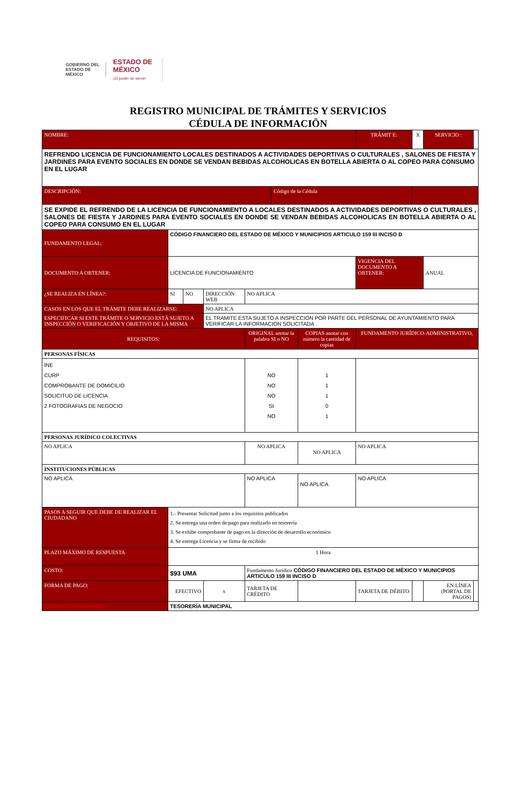GOBIERNO DEL
ESTADO DE
MÉXICO
ESTADO DE
MÉXICO
¡El poder de servir!
REGISTRO MUNICIPAL DE TRÁMITES Y SERVICIOS
CÉDULA DE INFORMACIÖN
| NOMBRE: | | | | | | | | TRÁMIT E: | X | SERVICIO : | |
| REFRENDO LICENCIA DE FUNCIONAMIENTO LOCALES DESTINADOS A ACTIVIDADES DEPORTIVAS O CULTURALES , SALONES DE FIESTA Y JARDINES PARA EVENTO SOCIALES EN DONDE SE VENDAN BEBIDAS ALCOHOLICAS EN BOTELLA ABIERTA O AL COPEO PARA CONSUMO EN EL LUGAR | | | | | | | | | | | |
| DESCRIPCIÓN: | | | | | | Código de la Cédula | | | | | |
| SE EXPIDE EL REFRENDO DE LA LICENCIA DE FUNCIONAMIENTO A LOCALES DESTINADOS A ACTIVIDADES DEPORTIVAS O CULTURALES , SALONES DE FIESTA Y JARDINES PARA EVENTO SOCIALES EN DONDE SE VENDAN BEBIDAS ALCOHOLICAS EN BOTELLA ABIERTA O AL COPEO PARA CONSUMO EN EL LUGAR | | | | | | | | | | | |
| FUNDAMENTO LEGAL: | CÓDIGO FINANCIERO DEL ESTADO DE MÉXICO Y MUNICIPIOS ARTICULO 159 III INCISO D | | | | | | | | | | |
| DOCUMENTO A OBTENER: | LICENCIA DE FUNCIONAMIENTO | | | | | | | VIGENCIA DEL DOCUMENTO A OBTENER: | | ANUAL | |
| ¿SE REALIZA EN LÍNEA?: | SI | NO | DIRECCIÓN WEB | | NO APLICA | | | | | | |
| CASOS EN LOS QUE EL TRÁMITE DEBE REALIZARSE: | | | NO APLICA | | | | | | | | |
| ESPECIFICAR SI ESTE TRÁMITE O SERVICIO ESTÁ SUJETO A INSPECCIÓN O VERIFICACIÓN Y OBJETIVO DE LA MISMA | | | EL TRAMITE ESTA SUJETO A INSPECCION POR PARTE DEL PERSONAL DE AYUNTAMIENTO PARA VERIFICAR LA INFORMACION SOLICITADA | | | | | | | | |
| REQUISITOS: | | | | | ORIGINAL anotar la palabra SI o NO | | COPIAS anotar con número la cantidad de copias | FUNDAMENTO JURÍDICO-ADMINISTRATIVO, | | | |
| PERSONAS FÍSICAS | | | | | | | | | | | |
| INE CURP COMPROBANTE DE DOMICILIO SOLICITUD DE LICENCIA 2 FOTOGRAFIAS DE NEGOCIO | | | | | NO NO NO SI NO | | 1 1 1 0 1 | | | | |
| PERSONAS JURÍDICO COLECTIVAS | | | | | | | | | | | |
| NO APLICA | | | | | NO APLICA | | NO APLICA | NO APLICA | | | |
| INSTITUCIONES PÚBLICAS | | | | | | | | | | | |
| NO APLICA | | | | | NO APLICA | | NO APLICA | NO APLICA | | | |
| PASOS A SEGUIR QUE DEBE DE REALIZAR EL CIUDADANO | 1.- Presentar Solicitud junto a los requisitos publicados 2. Se entrega una orden de pago para realizarlo en tesorería 3. Se exhibe comprobante de pago en la dirección de desarrollo económico 4. Se entrega Licencia y se firma de recibido | | | | | | | | | | |
| PLAZO MÁXIMO DE RESPUESTA | 1 Hora | | | | | | | | | | |
| COSTO: | $93 UMA | | | | Fundamento Jurídico CÓDIGO FINANCIERO DEL ESTADO DE MÉXICO Y MUNICIPIOS ARTICULO 159 III INCISO D | | | | | | |
| FORMA DE PAGO: | EFECTIVO | | | x | TARJETA DE CRÉDITO | | | TARJETA DE DÉBITO | | EN LÍNEA (PORTAL DE PAGOS) | |
| TESORERÍA MUNICIPAL | TESORERÍA MUNICIPAL | | | | | | | | | | |